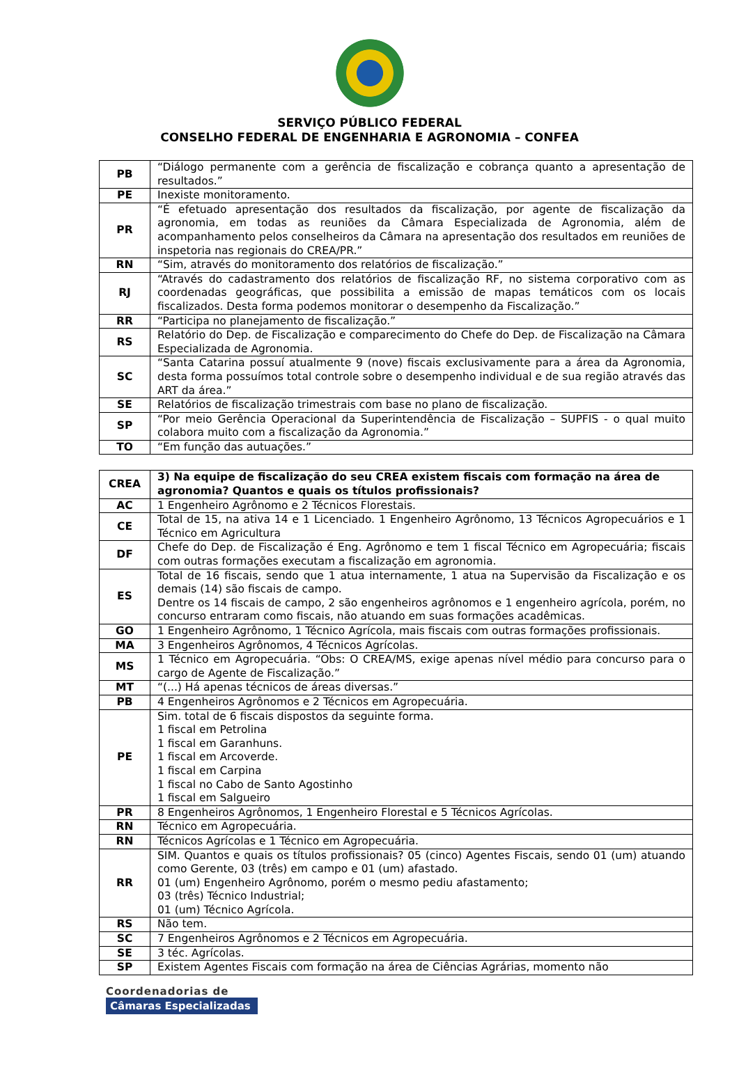SERVIÇO PÚBLICO FEDERAL
CONSELHO FEDERAL DE ENGENHARIA E AGRONOMIA – CONFEA
| PB | “Diálogo permanente com a gerência de fiscalização e cobrança quanto a apresentação de resultados.” |
| PE | Inexiste monitoramento. |
| PR | “É efetuado apresentação dos resultados da fiscalização, por agente de fiscalização da agronomia, em todas as reuniões da Câmara Especializada de Agronomia, além de acompanhamento pelos conselheiros da Câmara na apresentação dos resultados em reuniões de inspetoria nas regionais do CREA/PR.” |
| RN | “Sim, através do monitoramento dos relatórios de fiscalização.” |
| RJ | “Através do cadastramento dos relatórios de fiscalização RF, no sistema corporativo com as coordenadas geográficas, que possibilita a emissão de mapas temáticos com os locais fiscalizados. Desta forma podemos monitorar o desempenho da Fiscalização.” |
| RR | “Participa no planejamento de fiscalização.” |
| RS | Relatório do Dep. de Fiscalização e comparecimento do Chefe do Dep. de Fiscalização na Câmara Especializada de Agronomia. |
| SC | “Santa Catarina possuí atualmente 9 (nove) fiscais exclusivamente para a área da Agronomia, desta forma possuímos total controle sobre o desempenho individual e de sua região através das ART da área.” |
| SE | Relatórios de fiscalização trimestrais com base no plano de fiscalização. |
| SP | “Por meio Gerência Operacional da Superintendência de Fiscalização – SUPFIS - o qual muito colabora muito com a fiscalização da Agronomia.” |
| TO | “Em função das autuações.” |
| CREA | 3) Na equipe de fiscalização do seu CREA existem fiscais com formação na área de agronomia? Quantos e quais os títulos profissionais? |
| --- | --- |
| AC | 1 Engenheiro Agrônomo e 2 Técnicos Florestais. |
| CE | Total de 15, na ativa 14 e 1 Licenciado. 1 Engenheiro Agrônomo, 13 Técnicos Agropecuários e 1 Técnico em Agricultura |
| DF | Chefe do Dep. de Fiscalização é Eng. Agrônomo e tem 1 fiscal Técnico em Agropecuária; fiscais com outras formações executam a fiscalização em agronomia. |
| ES | Total de 16 fiscais, sendo que 1 atua internamente, 1 atua na Supervisão da Fiscalização e os demais (14) são fiscais de campo. Dentre os 14 fiscais de campo, 2 são engenheiros agrônomos e 1 engenheiro agrícola, porém, no concurso entraram como fiscais, não atuando em suas formações acadêmicas. |
| GO | 1 Engenheiro Agrônomo, 1 Técnico Agrícola, mais fiscais com outras formações profissionais. |
| MA | 3 Engenheiros Agrônomos, 4 Técnicos Agrícolas. |
| MS | 1 Técnico em Agropecuária. “Obs: O CREA/MS, exige apenas nível médio para concurso para o cargo de Agente de Fiscalização.” |
| MT | “(...) Há apenas técnicos de áreas diversas.” |
| PB | 4 Engenheiros Agrônomos e 2 Técnicos em Agropecuária. |
| PE | Sim. total de 6 fiscais dispostos da seguinte forma. 1 fiscal em Petrolina 1 fiscal em Garanhuns. 1 fiscal em Arcoverde. 1 fiscal em Carpina 1 fiscal no Cabo de Santo Agostinho 1 fiscal em Salgueiro |
| PR | 8 Engenheiros Agrônomos, 1 Engenheiro Florestal e 5 Técnicos Agrícolas. |
| RN | Técnico em Agropecuária. |
| RN | Técnicos Agrícolas e 1 Técnico em Agropecuária. |
| RR | SIM. Quantos e quais os títulos profissionais? 05 (cinco) Agentes Fiscais, sendo 01 (um) atuando como Gerente, 03 (três) em campo e 01 (um) afastado. 01 (um) Engenheiro Agrônomo, porém o mesmo pediu afastamento; 03 (três) Técnico Industrial; 01 (um) Técnico Agrícola. |
| RS | Não tem. |
| SC | 7 Engenheiros Agrônomos e 2 Técnicos em Agropecuária. |
| SE | 3 téc. Agrícolas. |
| SP | Existem Agentes Fiscais com formação na área de Ciências Agrárias, momento não |
Coordenadorias de
Câmaras Especializadas